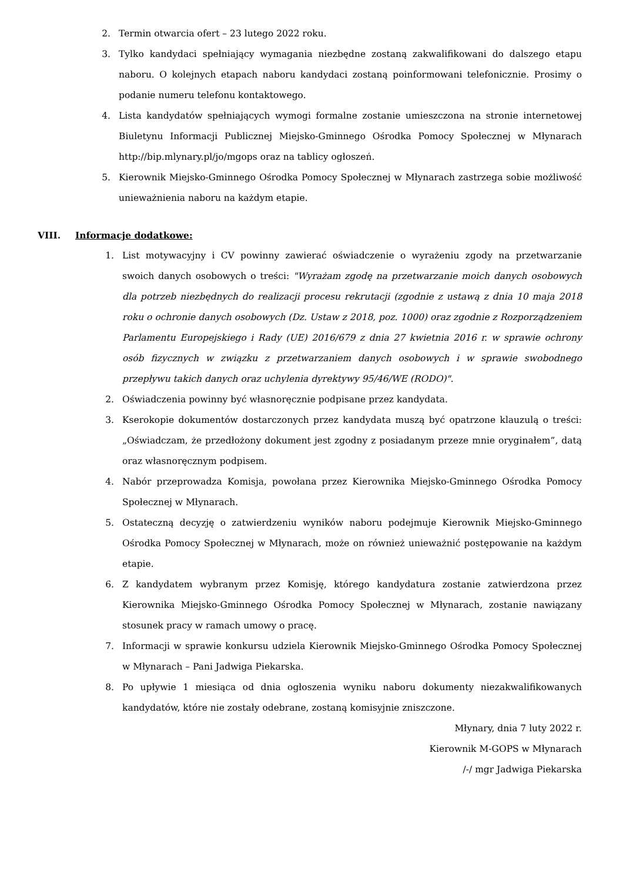2. Termin otwarcia ofert – 23 lutego 2022 roku.
3. Tylko kandydaci spełniający wymagania niezbędne zostaną zakwalifikowani do dalszego etapu naboru. O kolejnych etapach naboru kandydaci zostaną poinformowani telefonicznie. Prosimy o podanie numeru telefonu kontaktowego.
4. Lista kandydatów spełniających wymogi formalne zostanie umieszczona na stronie internetowej Biuletynu Informacji Publicznej Miejsko-Gminnego Ośrodka Pomocy Społecznej w Młynarach http://bip.mlynary.pl/jo/mgops oraz na tablicy ogłoszeń.
5. Kierownik Miejsko-Gminnego Ośrodka Pomocy Społecznej w Młynarach zastrzega sobie możliwość unieważnienia naboru na każdym etapie.
VIII. Informacje dodatkowe:
1. List motywacyjny i CV powinny zawierać oświadczenie o wyrażeniu zgody na przetwarzanie swoich danych osobowych o treści: "Wyrażam zgodę na przetwarzanie moich danych osobowych dla potrzeb niezbędnych do realizacji procesu rekrutacji (zgodnie z ustawą z dnia 10 maja 2018 roku o ochronie danych osobowych (Dz. Ustaw z 2018, poz. 1000) oraz zgodnie z Rozporządzeniem Parlamentu Europejskiego i Rady (UE) 2016/679 z dnia 27 kwietnia 2016 r. w sprawie ochrony osób fizycznych w związku z przetwarzaniem danych osobowych i w sprawie swobodnego przepływu takich danych oraz uchylenia dyrektywy 95/46/WE (RODO)".
2. Oświadczenia powinny być własnoręcznie podpisane przez kandydata.
3. Kserokopie dokumentów dostarczonych przez kandydata muszą być opatrzone klauzulą o treści: „Oświadczam, że przedłożony dokument jest zgodny z posiadanym przeze mnie oryginałem”, datą oraz własnoręcznym podpisem.
4. Nabór przeprowadza Komisja, powołana przez Kierownika Miejsko-Gminnego Ośrodka Pomocy Społecznej w Młynarach.
5. Ostateczną decyzję o zatwierdzeniu wyników naboru podejmuje Kierownik Miejsko-Gminnego Ośrodka Pomocy Społecznej w Młynarach, może on również unieważnić postępowanie na każdym etapie.
6. Z kandydatem wybranym przez Komisję, którego kandydatura zostanie zatwierdzona przez Kierownika Miejsko-Gminnego Ośrodka Pomocy Społecznej w Młynarach, zostanie nawiązany stosunek pracy w ramach umowy o pracę.
7. Informacji w sprawie konkursu udziela Kierownik Miejsko-Gminnego Ośrodka Pomocy Społecznej w Młynarach – Pani Jadwiga Piekarska.
8. Po upływie 1 miesiąca od dnia ogłoszenia wyniku naboru dokumenty niezakwalifikowanych kandydatów, które nie zostały odebrane, zostaną komisyjnie zniszczone.
Młynary, dnia 7 luty 2022 r.
Kierownik M-GOPS w Młynarach
/-/ mgr Jadwiga Piekarska